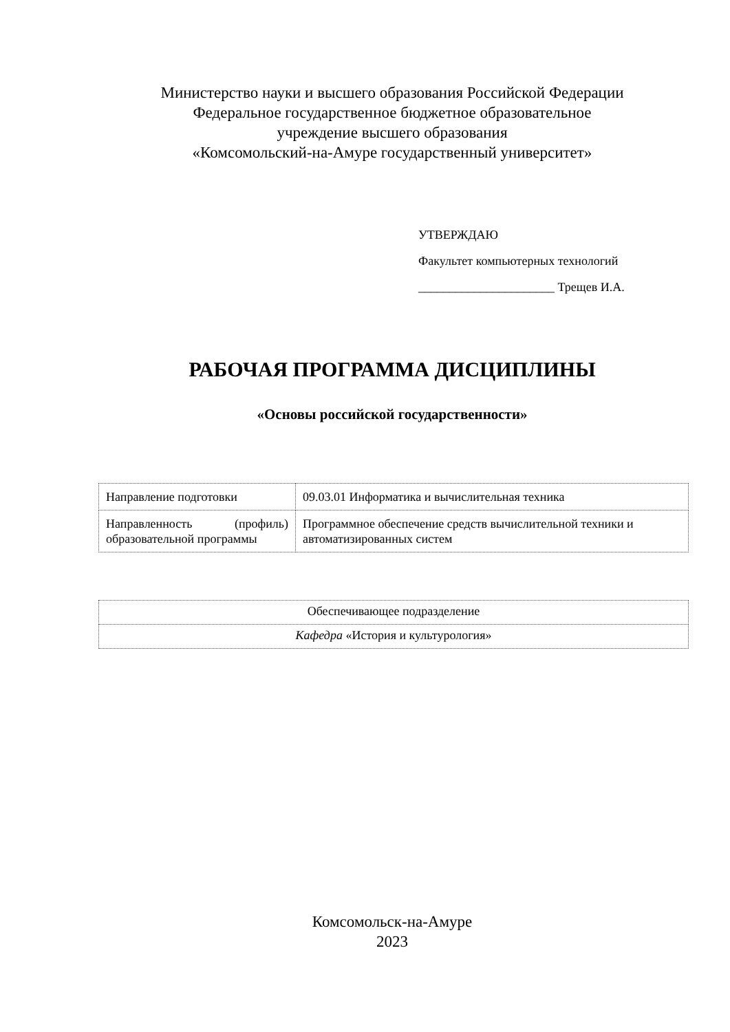Министерство науки и высшего образования Российской Федерации
Федеральное государственное бюджетное образовательное
учреждение высшего образования
«Комсомольский-на-Амуре государственный университет»
УТВЕРЖДАЮ
Факультет компьютерных технологий
______________________ Трещев И.А.
РАБОЧАЯ ПРОГРАММА ДИСЦИПЛИНЫ
«Основы российской государственности»
| Направление подготовки | 09.03.01 Информатика и вычислительная техника |
| Направленность (профиль) образовательной программы | Программное обеспечение средств вычислительной техники и автоматизированных систем |
| Обеспечивающее подразделение |
| Кафедра «История и культурология» |
Комсомольск-на-Амуре
2023